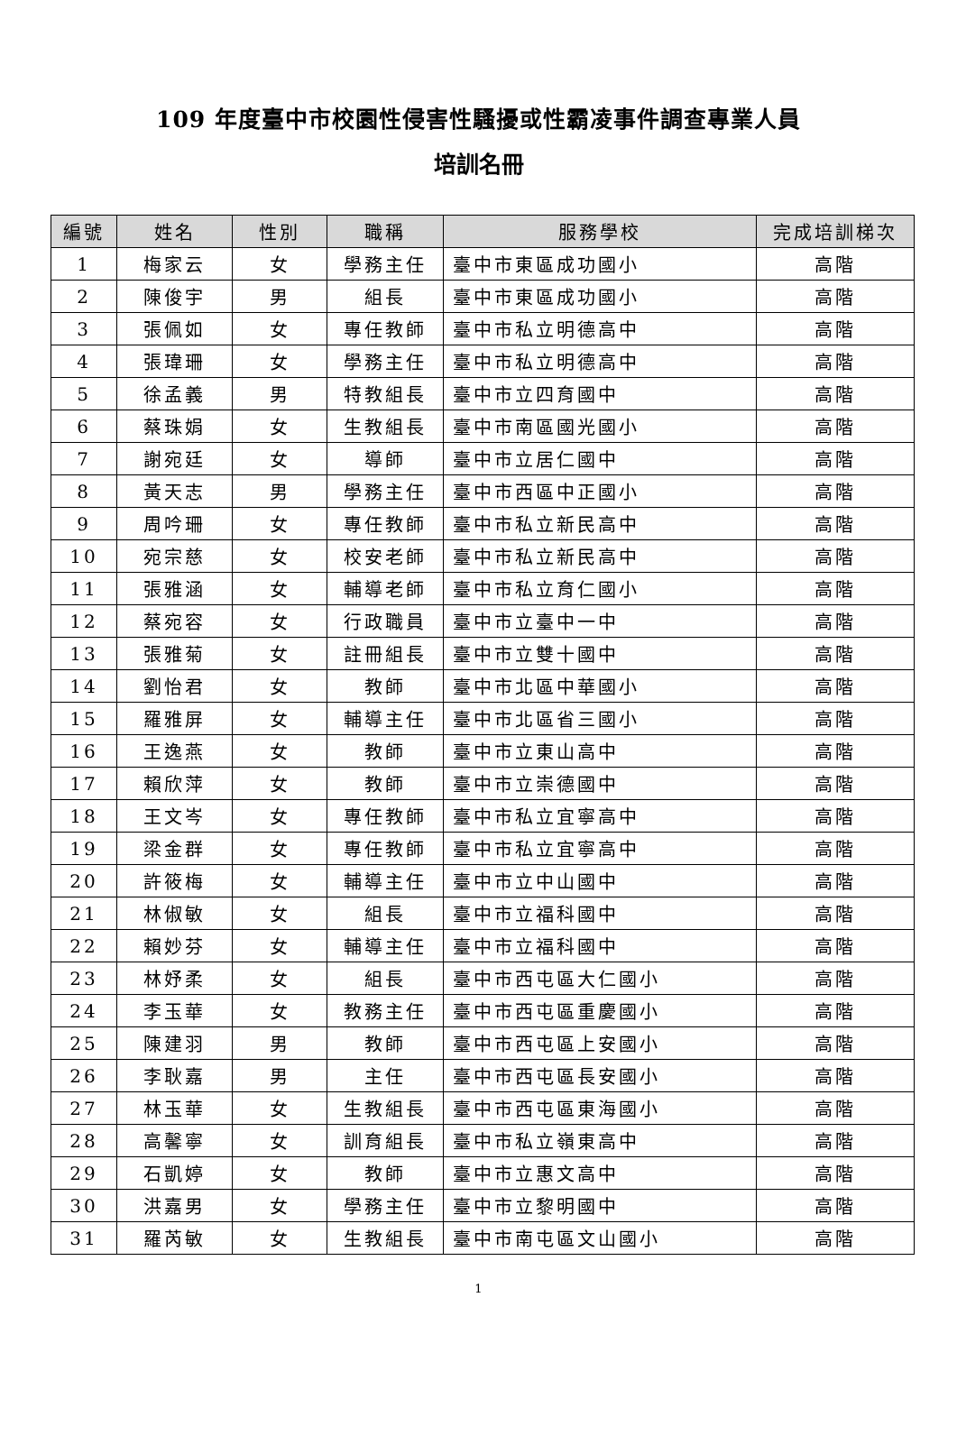109 年度臺中市校園性侵害性騷擾或性霸凌事件調查專業人員
培訓名冊
| 編號 | 姓名 | 性別 | 職稱 | 服務學校 | 完成培訓梯次 |
| --- | --- | --- | --- | --- | --- |
| 1 | 梅家云 | 女 | 學務主任 | 臺中市東區成功國小 | 高階 |
| 2 | 陳俊宇 | 男 | 組長 | 臺中市東區成功國小 | 高階 |
| 3 | 張佩如 | 女 | 專任教師 | 臺中市私立明德高中 | 高階 |
| 4 | 張瑋珊 | 女 | 學務主任 | 臺中市私立明德高中 | 高階 |
| 5 | 徐孟義 | 男 | 特教組長 | 臺中市立四育國中 | 高階 |
| 6 | 蔡珠娟 | 女 | 生教組長 | 臺中市南區國光國小 | 高階 |
| 7 | 謝宛廷 | 女 | 導師 | 臺中市立居仁國中 | 高階 |
| 8 | 黃天志 | 男 | 學務主任 | 臺中市西區中正國小 | 高階 |
| 9 | 周吟珊 | 女 | 專任教師 | 臺中市私立新民高中 | 高階 |
| 10 | 宛宗慈 | 女 | 校安老師 | 臺中市私立新民高中 | 高階 |
| 11 | 張雅涵 | 女 | 輔導老師 | 臺中市私立育仁國小 | 高階 |
| 12 | 蔡宛容 | 女 | 行政職員 | 臺中市立臺中一中 | 高階 |
| 13 | 張雅菊 | 女 | 註冊組長 | 臺中市立雙十國中 | 高階 |
| 14 | 劉怡君 | 女 | 教師 | 臺中市北區中華國小 | 高階 |
| 15 | 羅雅屏 | 女 | 輔導主任 | 臺中市北區省三國小 | 高階 |
| 16 | 王逸燕 | 女 | 教師 | 臺中市立東山高中 | 高階 |
| 17 | 賴欣萍 | 女 | 教師 | 臺中市立崇德國中 | 高階 |
| 18 | 王文岑 | 女 | 專任教師 | 臺中市私立宜寧高中 | 高階 |
| 19 | 梁金群 | 女 | 專任教師 | 臺中市私立宜寧高中 | 高階 |
| 20 | 許筱梅 | 女 | 輔導主任 | 臺中市立中山國中 | 高階 |
| 21 | 林俶敏 | 女 | 組長 | 臺中市立福科國中 | 高階 |
| 22 | 賴妙芬 | 女 | 輔導主任 | 臺中市立福科國中 | 高階 |
| 23 | 林妤柔 | 女 | 組長 | 臺中市西屯區大仁國小 | 高階 |
| 24 | 李玉華 | 女 | 教務主任 | 臺中市西屯區重慶國小 | 高階 |
| 25 | 陳建羽 | 男 | 教師 | 臺中市西屯區上安國小 | 高階 |
| 26 | 李耿嘉 | 男 | 主任 | 臺中市西屯區長安國小 | 高階 |
| 27 | 林玉華 | 女 | 生教組長 | 臺中市西屯區東海國小 | 高階 |
| 28 | 高馨寧 | 女 | 訓育組長 | 臺中市私立嶺東高中 | 高階 |
| 29 | 石凱婷 | 女 | 教師 | 臺中市立惠文高中 | 高階 |
| 30 | 洪嘉男 | 女 | 學務主任 | 臺中市立黎明國中 | 高階 |
| 31 | 羅芮敏 | 女 | 生教組長 | 臺中市南屯區文山國小 | 高階 |
1